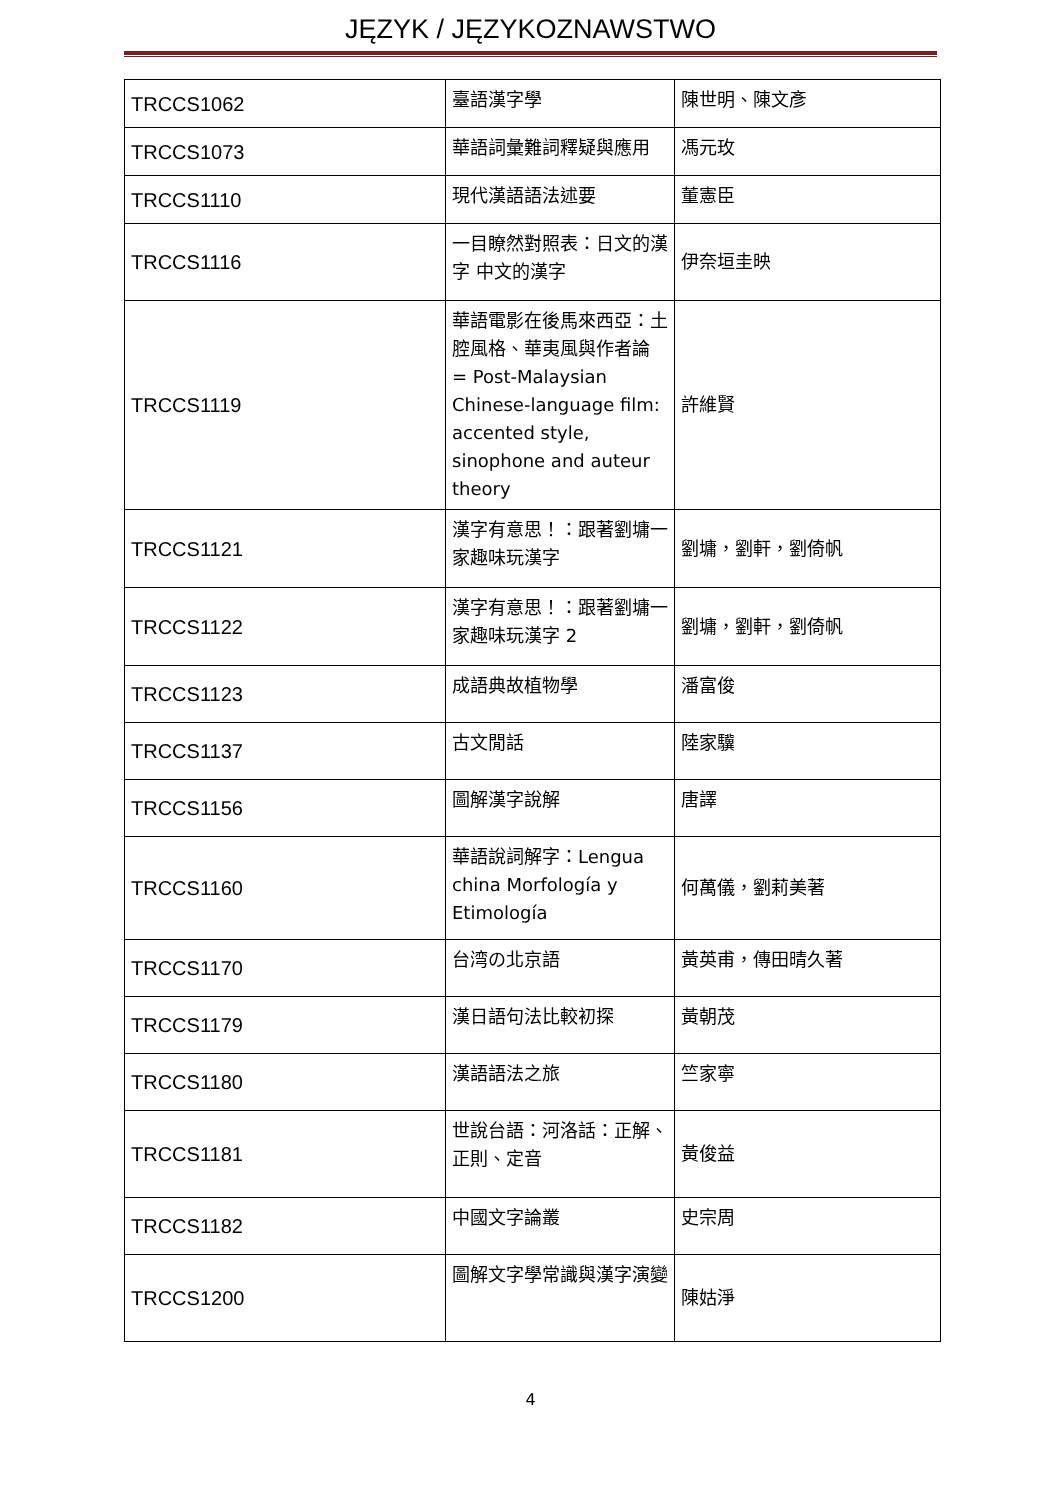JĘZYK / JĘZYKOZNAWSTWO
| TRCCS1062 | 臺語漢字學 | 陳世明、陳文彥 |
| TRCCS1073 | 華語詞彙難詞釋疑與應用 | 馮元玫 |
| TRCCS1110 | 現代漢語語法述要 | 董憲臣 |
| TRCCS1116 | 一目瞭然對照表：日文的漢字 中文的漢字 | 伊奈垣圭映 |
| TRCCS1119 | 華語電影在後馬來西亞：土腔風格、華夷風與作者論 = Post-Malaysian Chinese-language film: accented style, sinophone and auteur theory | 許維賢 |
| TRCCS1121 | 漢字有意思！：跟著劉墉一家趣味玩漢字 | 劉墉，劉軒，劉倚帆 |
| TRCCS1122 | 漢字有意思！：跟著劉墉一家趣味玩漢字 2 | 劉墉，劉軒，劉倚帆 |
| TRCCS1123 | 成語典故植物學 | 潘富俊 |
| TRCCS1137 | 古文閒話 | 陸家驥 |
| TRCCS1156 | 圖解漢字說解 | 唐譯 |
| TRCCS1160 | 華語說詞解字：Lengua china Morfología y Etimología | 何萬儀，劉莉美著 |
| TRCCS1170 | 台湾の北京語 | 黃英甫，傳田晴久著 |
| TRCCS1179 | 漢日語句法比較初探 | 黃朝茂 |
| TRCCS1180 | 漢語語法之旅 | 竺家寧 |
| TRCCS1181 | 世說台語：河洛話：正解、正則、定音 | 黃俊益 |
| TRCCS1182 | 中國文字論叢 | 史宗周 |
| TRCCS1200 | 圖解文字學常識與漢字演變 | 陳姑淨 |
4